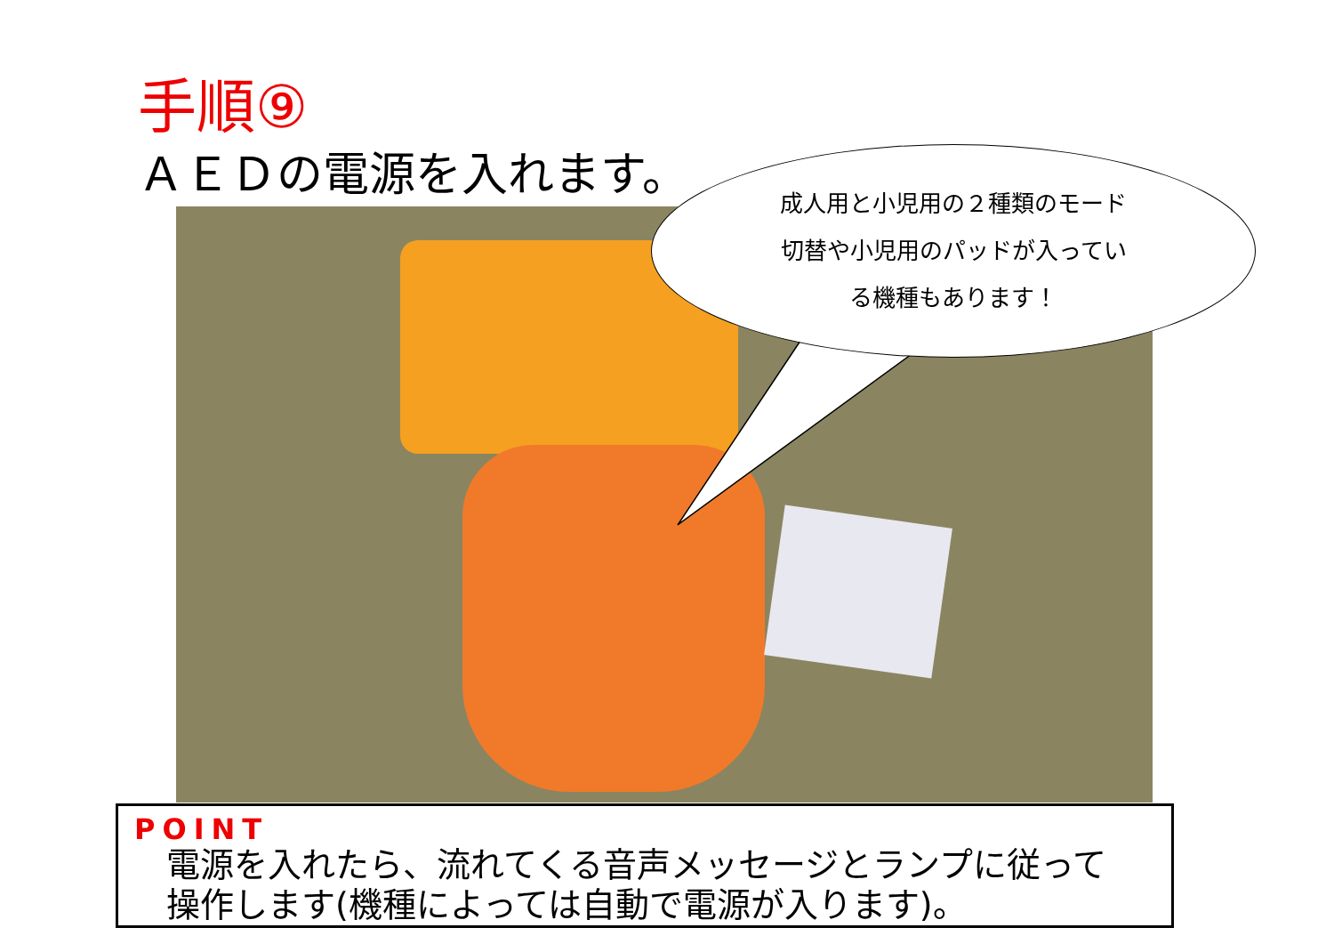手順⑨
ＡＥＤの電源を入れます。
成人用と小児用の２種類のモード
切替や小児用のパッドが入ってい
る機種もあります！
POINT
電源を入れたら、流れてくる音声メッセージとランプに従って
操作します(機種によっては自動で電源が入ります)。